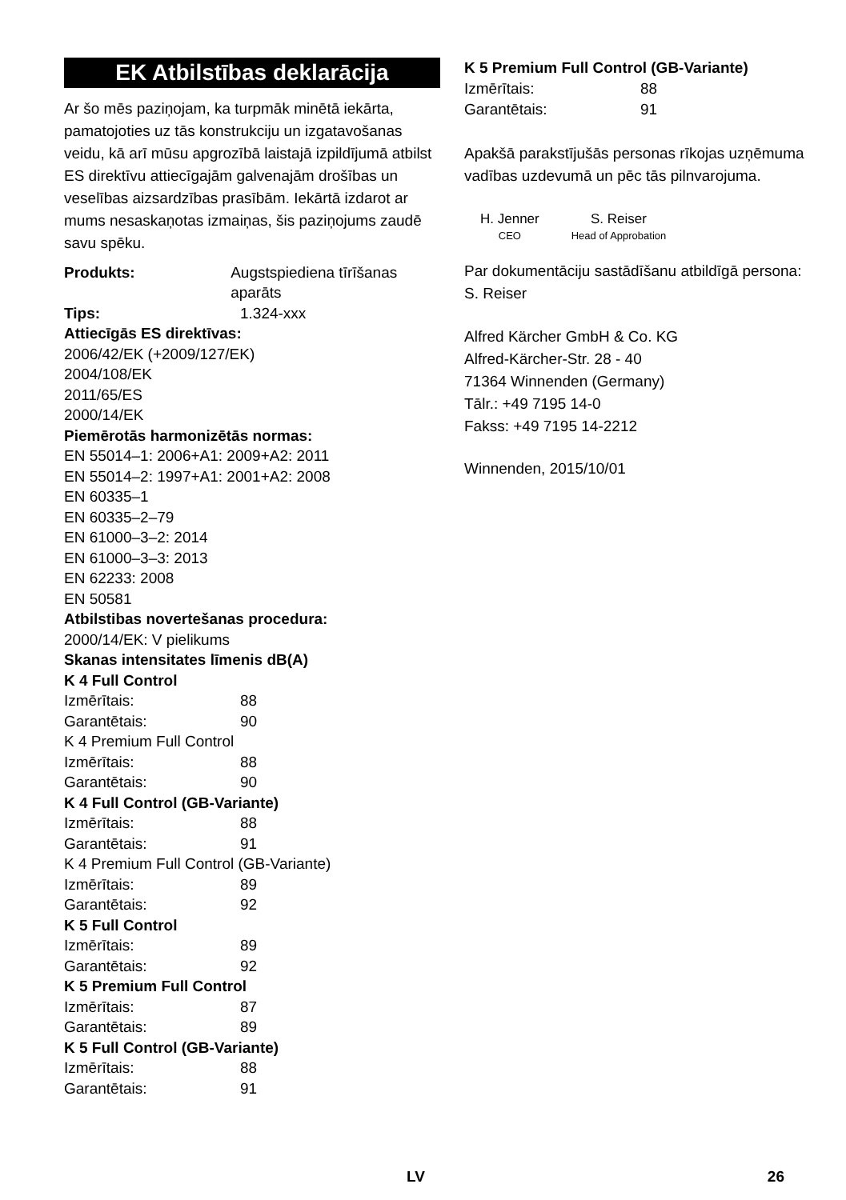EK Atbilstības deklarācija
Ar šo mēs paziņojam, ka turpmāk minētā iekārta, pamatojoties uz tās konstrukciju un izgatavošanas veidu, kā arī mūsu apgrozībā laistajā izpildījumā atbilst ES direktīvu attiecīgajām galvenajām drošības un veselības aizsardzības prasībām. Iekārtā izdarot ar mums nesaskaņotas izmaiņas, šis paziņojums zaudē savu spēku.
Produkts: Augstspiediena tīrīšanas aparāts
Tips: 1.324-xxx
Attiecīgās ES direktīvas:
2006/42/EK (+2009/127/EK)
2004/108/EK
2011/65/ES
2000/14/EK
Piemērotās harmonizētās normas:
EN 55014–1: 2006+A1: 2009+A2: 2011
EN 55014–2: 1997+A1: 2001+A2: 2008
EN 60335–1
EN 60335–2–79
EN 61000–3–2: 2014
EN 61000–3–3: 2013
EN 62233: 2008
EN 50581
Atbilstibas novertešanas procedura:
2000/14/EK: V pielikums
Skanas intensitates līmenis dB(A)
K 4 Full Control
Izmērītais: 88
Garantētais: 90
K 4 Premium Full Control
Izmērītais: 88
Garantētais: 90
K 4 Full Control (GB-Variante)
Izmērītais: 88
Garantētais: 91
K 4 Premium Full Control (GB-Variante)
Izmērītais: 89
Garantētais: 92
K 5 Full Control
Izmērītais: 89
Garantētais: 92
K 5 Premium Full Control
Izmērītais: 87
Garantētais: 89
K 5 Full Control (GB-Variante)
Izmērītais: 88
Garantētais: 91
K 5 Premium Full Control (GB-Variante)
Izmērītais: 88
Garantētais: 91
Apakšā parakstījušās personas rīkojas uzņēmuma vadības uzdevumā un pēc tās pilnvarojuma.
H. Jenner
CEO
S. Reiser
Head of Approbation
Par dokumentāciju sastādīšanu atbildīgā persona:
S. Reiser
Alfred Kärcher GmbH & Co. KG
Alfred-Kärcher-Str. 28 - 40
71364 Winnenden (Germany)
Tālr.: +49 7195 14-0
Fakss: +49 7195 14-2212
Winnenden, 2015/10/01
LV 26